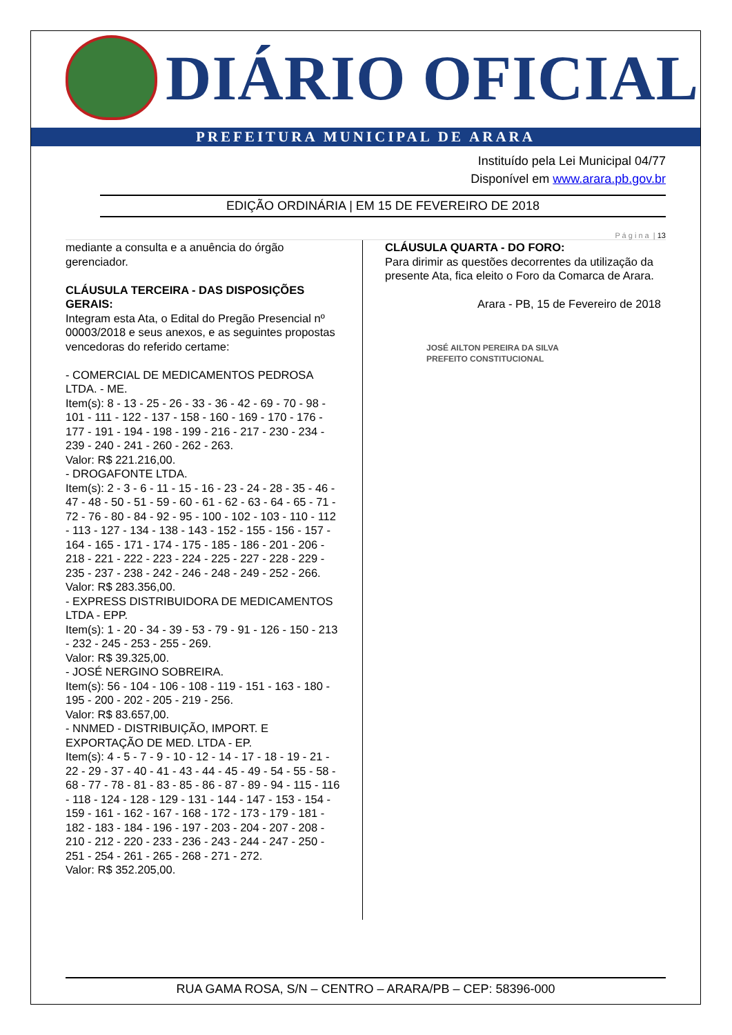DIÁRIO OFICIAL
PREFEITURA MUNICIPAL DE ARARA
Instituído pela Lei Municipal 04/77
Disponível em www.arara.pb.gov.br
EDIÇÃO ORDINÁRIA | EM 15 DE FEVEREIRO DE 2018
P á g i n a | 13
mediante a consulta e a anuência do órgão gerenciador.
CLÁUSULA TERCEIRA - DAS DISPOSIÇÕES GERAIS:
Integram esta Ata, o Edital do Pregão Presencial nº 00003/2018 e seus anexos, e as seguintes propostas vencedoras do referido certame:
- COMERCIAL DE MEDICAMENTOS PEDROSA LTDA. - ME.
Item(s): 8 - 13 - 25 - 26 - 33 - 36 - 42 - 69 - 70 - 98 - 101 - 111 - 122 - 137 - 158 - 160 - 169 - 170 - 176 - 177 - 191 - 194 - 198 - 199 - 216 - 217 - 230 - 234 - 239 - 240 - 241 - 260 - 262 - 263.
Valor: R$ 221.216,00.
- DROGAFONTE LTDA.
Item(s): 2 - 3 - 6 - 11 - 15 - 16 - 23 - 24 - 28 - 35 - 46 - 47 - 48 - 50 - 51 - 59 - 60 - 61 - 62 - 63 - 64 - 65 - 71 - 72 - 76 - 80 - 84 - 92 - 95 - 100 - 102 - 103 - 110 - 112 - 113 - 127 - 134 - 138 - 143 - 152 - 155 - 156 - 157 - 164 - 165 - 171 - 174 - 175 - 185 - 186 - 201 - 206 - 218 - 221 - 222 - 223 - 224 - 225 - 227 - 228 - 229 - 235 - 237 - 238 - 242 - 246 - 248 - 249 - 252 - 266.
Valor: R$ 283.356,00.
- EXPRESS DISTRIBUIDORA DE MEDICAMENTOS LTDA - EPP.
Item(s): 1 - 20 - 34 - 39 - 53 - 79 - 91 - 126 - 150 - 213 - 232 - 245 - 253 - 255 - 269.
Valor: R$ 39.325,00.
- JOSÉ NERGINO SOBREIRA.
Item(s): 56 - 104 - 106 - 108 - 119 - 151 - 163 - 180 - 195 - 200 - 202 - 205 - 219 - 256.
Valor: R$ 83.657,00.
- NNMED - DISTRIBUIÇÃO, IMPORT. E EXPORTAÇÃO DE MED. LTDA - EP.
Item(s): 4 - 5 - 7 - 9 - 10 - 12 - 14 - 17 - 18 - 19 - 21 - 22 - 29 - 37 - 40 - 41 - 43 - 44 - 45 - 49 - 54 - 55 - 58 - 68 - 77 - 78 - 81 - 83 - 85 - 86 - 87 - 89 - 94 - 115 - 116 - 118 - 124 - 128 - 129 - 131 - 144 - 147 - 153 - 154 - 159 - 161 - 162 - 167 - 168 - 172 - 173 - 179 - 181 - 182 - 183 - 184 - 196 - 197 - 203 - 204 - 207 - 208 - 210 - 212 - 220 - 233 - 236 - 243 - 244 - 247 - 250 - 251 - 254 - 261 - 265 - 268 - 271 - 272.
Valor: R$ 352.205,00.
CLÁUSULA QUARTA - DO FORO:
Para dirimir as questões decorrentes da utilização da presente Ata, fica eleito o Foro da Comarca de Arara.
Arara - PB, 15 de Fevereiro de 2018
JOSÉ AILTON PEREIRA DA SILVA
PREFEITO CONSTITUCIONAL
RUA GAMA ROSA, S/N – CENTRO – ARARA/PB – CEP: 58396-000